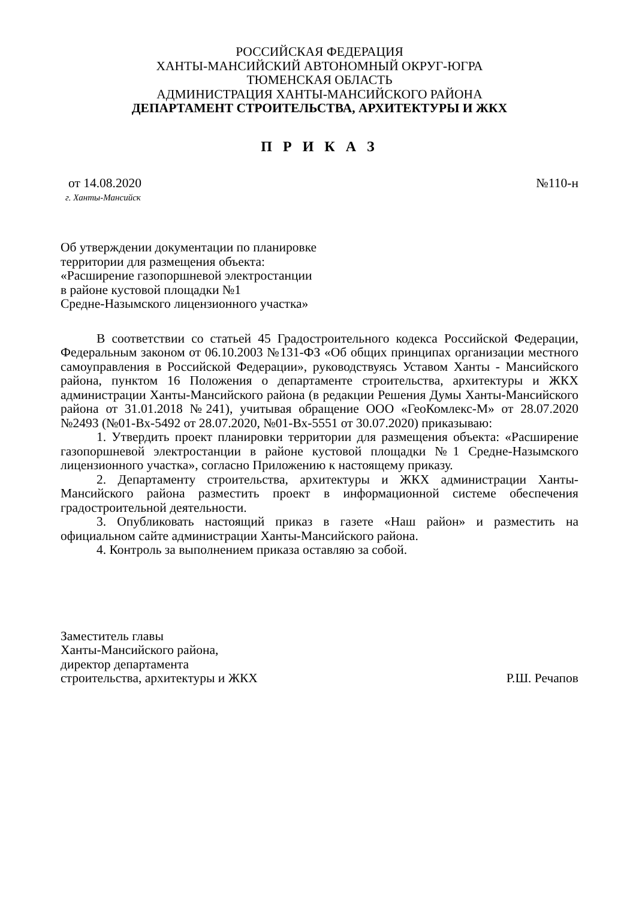РОССИЙСКАЯ ФЕДЕРАЦИЯ
ХАНТЫ-МАНСИЙСКИЙ АВТОНОМНЫЙ ОКРУГ-ЮГРА
ТЮМЕНСКАЯ ОБЛАСТЬ
АДМИНИСТРАЦИЯ ХАНТЫ-МАНСИЙСКОГО РАЙОНА
ДЕПАРТАМЕНТ СТРОИТЕЛЬСТВА, АРХИТЕКТУРЫ И ЖКХ
П Р И К А З
от 14.08.2020 №110-н
г. Ханты-Мансийск
Об утверждении документации по планировке
территории для размещения объекта:
«Расширение газопоршневой электростанции
в районе кустовой площадки №1
Средне-Назымского лицензионного участка»
В соответствии со статьей 45 Градостроительного кодекса Российской Федерации, Федеральным законом от 06.10.2003 №131-ФЗ «Об общих принципах организации местного самоуправления в Российской Федерации», руководствуясь Уставом Ханты - Мансийского района, пунктом 16 Положения о департаменте строительства, архитектуры и ЖКХ администрации Ханты-Мансийского района (в редакции Решения Думы Ханты-Мансийского района от 31.01.2018 №241), учитывая обращение ООО «ГеоКомлекс-М» от 28.07.2020 №2493 (№01-Вх-5492 от 28.07.2020, №01-Вх-5551 от 30.07.2020) приказываю:
1. Утвердить проект планировки территории для размещения объекта: «Расширение газопоршневой электростанции в районе кустовой площадки №1 Средне-Назымского лицензионного участка», согласно Приложению к настоящему приказу.
2. Департаменту строительства, архитектуры и ЖКХ администрации Ханты-Мансийского района разместить проект в информационной системе обеспечения градостроительной деятельности.
3. Опубликовать настоящий приказ в газете «Наш район» и разместить на официальном сайте администрации Ханты-Мансийского района.
4. Контроль за выполнением приказа оставляю за собой.
Заместитель главы
Ханты-Мансийского района,
директор департамента
строительства, архитектуры и ЖКХ Р.Ш. Речапов